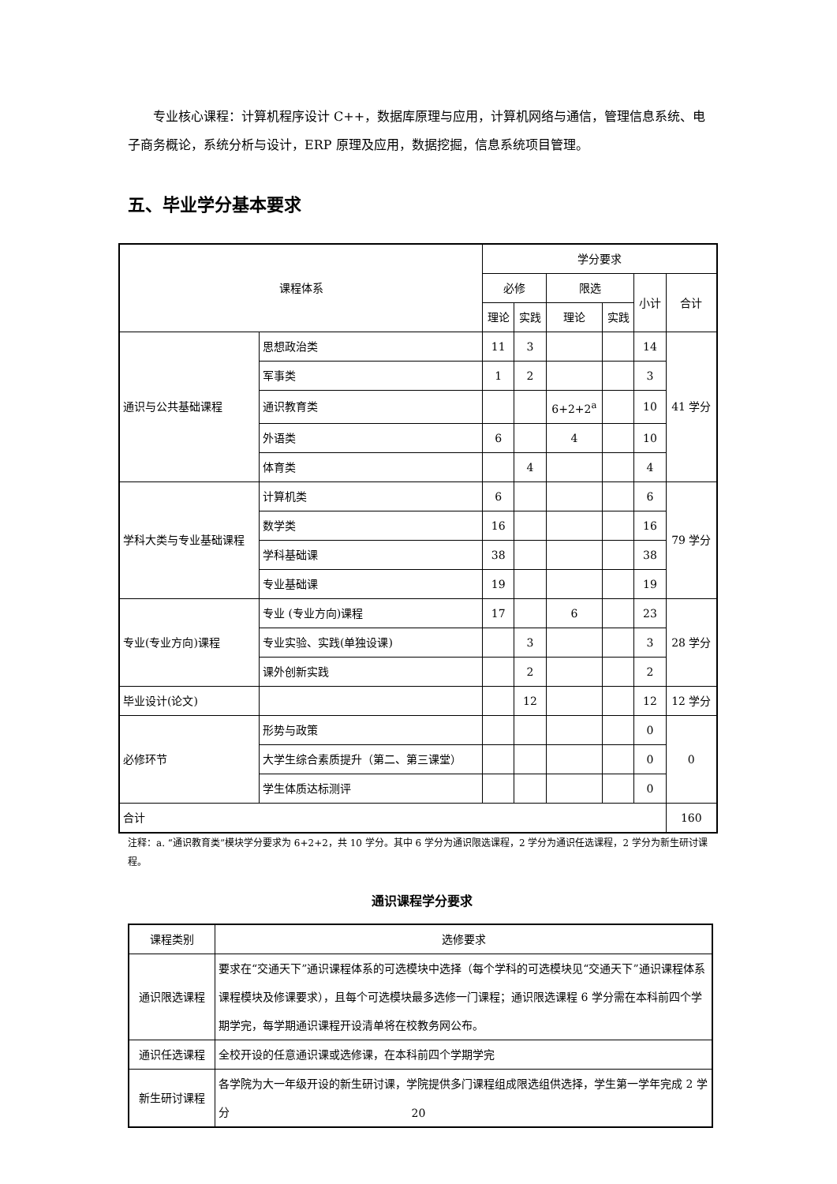专业核心课程：计算机程序设计 C++，数据库原理与应用，计算机网络与通信，管理信息系统、电子商务概论，系统分析与设计，ERP 原理及应用，数据挖掘，信息系统项目管理。
五、毕业学分基本要求
| 课程体系 | | 学分要求 | | | | | |
| --- | --- | --- | --- | --- | --- | --- | --- |
| | | 必修 | | 限选 | | 小计 | 合计 |
| | | 理论 | 实践 | 理论 | 实践 | | |
| 通识与公共基础课程 | 思想政治类 | 11 | 3 | | | 14 | 41 学分 |
| | 军事类 | 1 | 2 | | | 3 | |
| | 通识教育类 | | | 6+2+2<sup>a</sup> | | 10 | |
| | 外语类 | 6 | | 4 | | 10 | |
| | 体育类 | | 4 | | | 4 | |
| 学科大类与专业基础课程 | 计算机类 | 6 | | | | 6 | 79 学分 |
| | 数学类 | 16 | | | | 16 | |
| | 学科基础课 | 38 | | | | 38 | |
| | 专业基础课 | 19 | | | | 19 | |
| 专业(专业方向)课程 | 专业 (专业方向)课程 | 17 | | 6 | | 23 | 28 学分 |
| | 专业实验、实践(单独设课) | | 3 | | | 3 | |
| | 课外创新实践 | | 2 | | | 2 | |
| 毕业设计(论文) | | | 12 | | | 12 | 12 学分 |
| 必修环节 | 形势与政策 | | | | | 0 | 0 |
| | 大学生综合素质提升（第二、第三课堂） | | | | | 0 | |
| | 学生体质达标测评 | | | | | 0 | |
| 合计 | | | | | | | 160 |
注释：a. “通识教育类”模块学分要求为 6+2+2，共 10 学分。其中 6 学分为通识限选课程，2 学分为通识任选课程，2 学分为新生研讨课程。
通识课程学分要求
| 课程类别 | 选修要求 |
| 通识限选课程 | 要求在“交通天下”通识课程体系的可选模块中选择（每个学科的可选模块见“交通天下”通识课程体系课程模块及修课要求），且每个可选模块最多选修一门课程；通识限选课程 6 学分需在本科前四个学期学完，每学期通识课程开设清单将在校教务网公布。 |
| 通识任选课程 | 全校开设的任意通识课或选修课，在本科前四个学期学完 |
| 新生研讨课程 | 各学院为大一年级开设的新生研讨课，学院提供多门课程组成限选组供选择，学生第一学年完成 2 学分 |
20